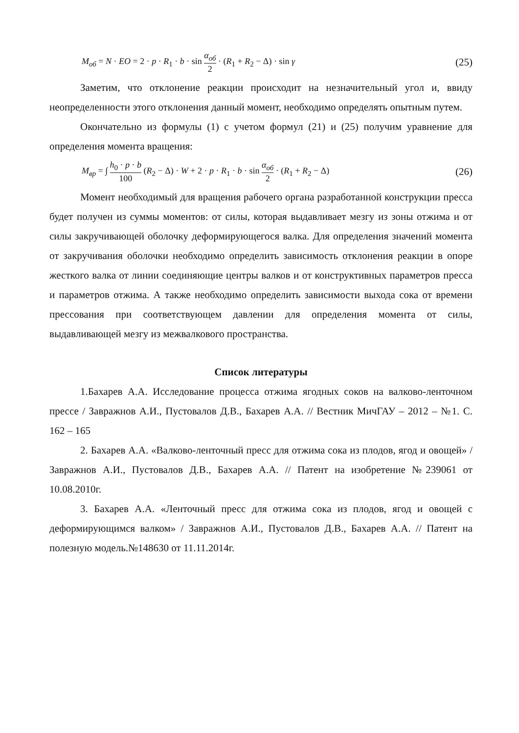M<sub>об</sub> = N · EO = 2 · p · R<sub>1</sub> · b · sin α<sub>об</sub> 2 · (R<sub>1</sub> + R<sub>2</sub> − Δ) · sin γ
(25)
Заметим, что отклонение реакции происходит на незначительный угол и, ввиду неопределенности этого отклонения данный момент, необходимо определять опытным путем.
Окончательно из формулы (1) с учетом формул (21) и (25) получим уравнение для определения момента вращения:
M<sub>вр</sub> = ∫ h<sub>0</sub> · p · b 100 (R<sub>2</sub> − Δ) · W + 2 · p · R<sub>1</sub> · b · sin α<sub>об</sub> 2 · (R<sub>1</sub> + R<sub>2</sub> − Δ)
(26)
Момент необходимый для вращения рабочего органа разработанной конструкции пресса будет получен из суммы моментов: от силы, которая выдавливает мезгу из зоны отжима и от силы закручивающей оболочку деформирующегося валка. Для определения значений момента от закручивания оболочки необходимо определить зависимость отклонения реакции в опоре жесткого валка от линии соединяющие центры валков и от конструктивных параметров пресса и параметров отжима. А также необходимо определить зависимости выхода сока от времени прессования при соответствующем давлении для определения момента от силы, выдавливающей мезгу из межвалкового пространства.
Список литературы
1.Бахарев А.А. Исследование процесса отжима ягодных соков на валково-ленточном прессе / Завражнов А.И., Пустовалов Д.В., Бахарев А.А. // Вестник МичГАУ – 2012 – №1. С. 162 – 165
2. Бахарев А.А. «Валково-ленточный пресс для отжима сока из плодов, ягод и овощей» / Завражнов А.И., Пустовалов Д.В., Бахарев А.А. // Патент на изобретение №239061 от 10.08.2010г.
3. Бахарев А.А. «Ленточный пресс для отжима сока из плодов, ягод и овощей с деформирующимся валком» / Завражнов А.И., Пустовалов Д.В., Бахарев А.А. // Патент на полезную модель.№148630 от 11.11.2014г.